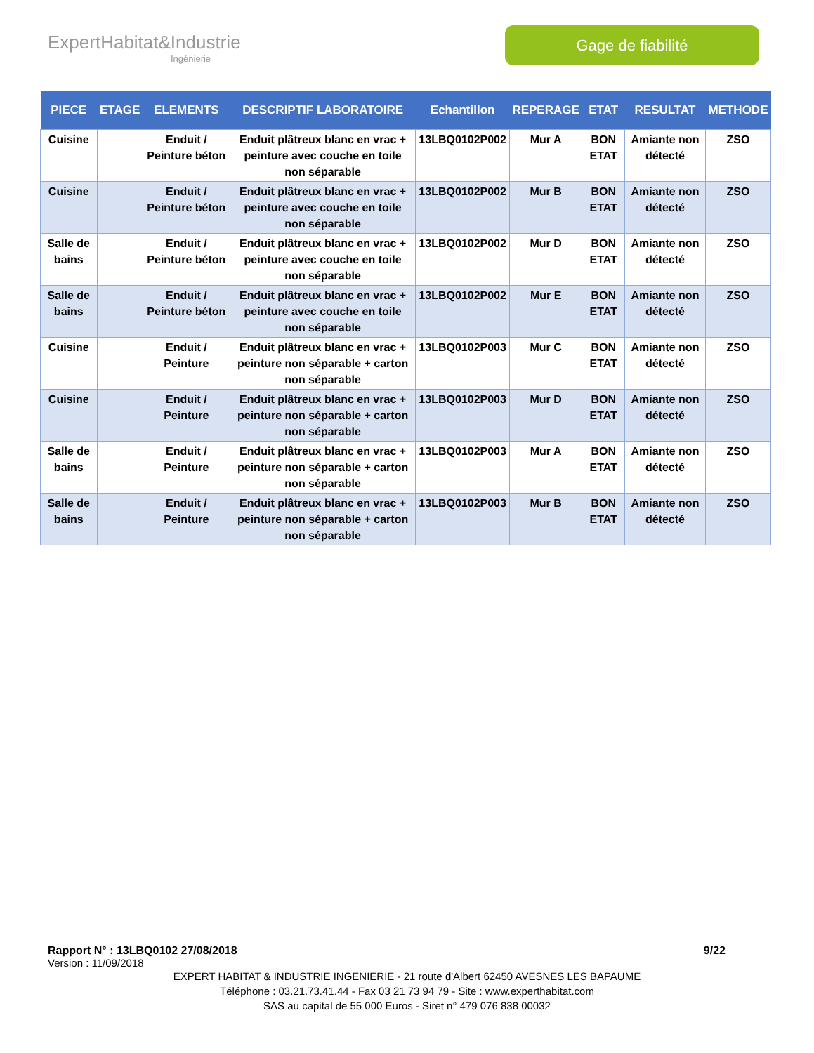ExpertHabitat&Industrie
Ingénierie
Gage de fiabilité
| PIECE | ETAGE | ELEMENTS | DESCRIPTIF LABORATOIRE | Echantillon | REPERAGE | ETAT | RESULTAT | METHODE |
| --- | --- | --- | --- | --- | --- | --- | --- | --- |
| Cuisine | | Enduit / Peinture béton | Enduit plâtreux blanc en vrac + peinture avec couche en toile non séparable | 13LBQ0102P002 | Mur A | BON ETAT | Amiante non détecté | ZSO |
| Cuisine | | Enduit / Peinture béton | Enduit plâtreux blanc en vrac + peinture avec couche en toile non séparable | 13LBQ0102P002 | Mur B | BON ETAT | Amiante non détecté | ZSO |
| Salle de bains | | Enduit / Peinture béton | Enduit plâtreux blanc en vrac + peinture avec couche en toile non séparable | 13LBQ0102P002 | Mur D | BON ETAT | Amiante non détecté | ZSO |
| Salle de bains | | Enduit / Peinture béton | Enduit plâtreux blanc en vrac + peinture avec couche en toile non séparable | 13LBQ0102P002 | Mur E | BON ETAT | Amiante non détecté | ZSO |
| Cuisine | | Enduit / Peinture | Enduit plâtreux blanc en vrac + peinture non séparable + carton non séparable | 13LBQ0102P003 | Mur C | BON ETAT | Amiante non détecté | ZSO |
| Cuisine | | Enduit / Peinture | Enduit plâtreux blanc en vrac + peinture non séparable + carton non séparable | 13LBQ0102P003 | Mur D | BON ETAT | Amiante non détecté | ZSO |
| Salle de bains | | Enduit / Peinture | Enduit plâtreux blanc en vrac + peinture non séparable + carton non séparable | 13LBQ0102P003 | Mur A | BON ETAT | Amiante non détecté | ZSO |
| Salle de bains | | Enduit / Peinture | Enduit plâtreux blanc en vrac + peinture non séparable + carton non séparable | 13LBQ0102P003 | Mur B | BON ETAT | Amiante non détecté | ZSO |
Rapport N° : 13LBQ0102 27/08/2018 9/22
Version : 11/09/2018
EXPERT HABITAT & INDUSTRIE INGENIERIE - 21 route d'Albert 62450 AVESNES LES BAPAUME
Téléphone : 03.21.73.41.44 - Fax 03 21 73 94 79 - Site : www.experthabitat.com
SAS au capital de 55 000 Euros - Siret n° 479 076 838 00032